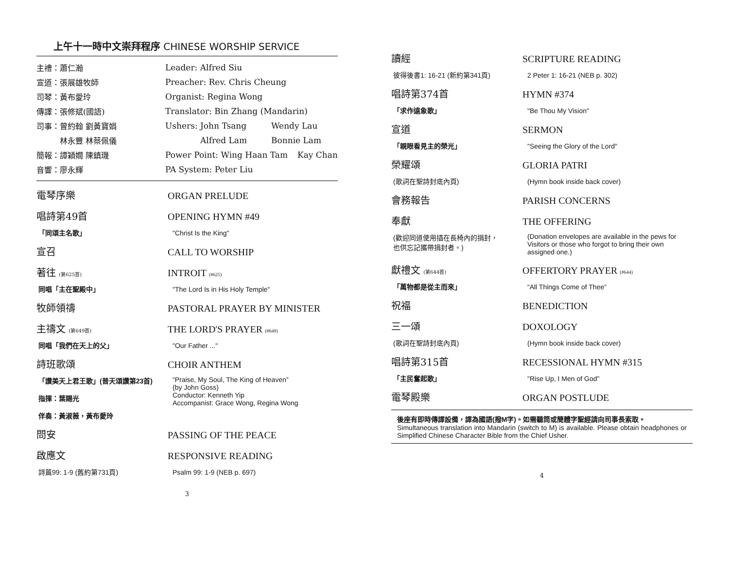上午十一時中文崇拜程序 CHINESE WORSHIP SERVICE
主禮：蕭仁瀚 Leader: Alfred Siu
宣道：張展雄牧師 Preacher: Rev. Chris Cheung
司琴：黃布愛玲 Organist: Regina Wong
傳譯：張修斌(國語) Translator: Bin Zhang (Mandarin)
司事：曾約翰 劉黃寶娟 Ushers: John Tsang Wendy Lau
　　　林永豐 林蔡佩儀 Alfred Lam Bonnie Lam
簡報：譚穎嫺 陳鎮璣 Power Point: Wing Haan Tam Kay Chan
音響：廖永輝 PA System: Peter Liu
電琴序樂 ORGAN PRELUDE
唱詩第49首 OPENING HYMN #49
「同頌主名歌」 "Christ Is the King"
宣召 CALL TO WORSHIP
著往 (第625首) INTROIT (#625)
同唱「主在聖殿中」 "The Lord Is in His Holy Temple"
牧師領禱 PASTORAL PRAYER BY MINISTER
主禱文 (第649首) THE LORD'S PRAYER (#649)
同唱「我們在天上的父」 "Our Father ..."
詩班歌頌 CHOIR ANTHEM
「讚美天上君王歌」(普天頌讚第23首)
指揮：葉賜光
伴奏：黃淑薇，黃布愛玲 “Praise, My Soul, The King of Heaven”
(by John Goss)
Conductor: Kenneth Yip
Accompanist: Grace Wong, Regina Wong
問安 PASSING OF THE PEACE
啟應文 RESPONSIVE READING
詩篇99: 1-9 (舊約第731頁) Psalm 99: 1-9 (NEB p. 697)
3
讀經 SCRIPTURE READING
彼得後書1: 16-21 (新約第341頁) 2 Peter 1: 16-21 (NEB p. 302)
唱詩第374首 HYMN #374
「求作遠象歌」 "Be Thou My Vision"
宣道 SERMON
「親眼看見主的榮光」 "Seeing the Glory of the Lord"
榮耀頌 GLORIA PATRI
(歌詞在聖詩封底內頁) (Hymn book inside back cover)
會務報告 PARISH CONCERNS
奉獻 THE OFFERING
(歡迎同道使用插在長椅內的捐封，
也供忘記攜帶捐封者。) (Donation envelopes are available in the pews for Visitors or those who forgot to bring their own assigned one.)
獻禮文 (第644首) OFFERTORY PRAYER (#644)
「萬物都是從主而來」 “All Things Come of Thee”
祝福 BENEDICTION
三一頌 DOXOLOGY
(歌詞在聖詩封底內頁) (Hymn book inside back cover)
唱詩第315首 RECESSIONAL HYMN #315
「主民奮起歌」 "Rise Up, I Men of God"
電琴殿樂 ORGAN POSTLUDE
後座有即時傳譯設備，譯為國語(撥M字)。如需聽筒或簡體字聖經請向司事長索取。
Simultaneous translation into Mandarin (switch to M) is available. Please obtain headphones or Simplified Chinese Character Bible from the Chief Usher.
4